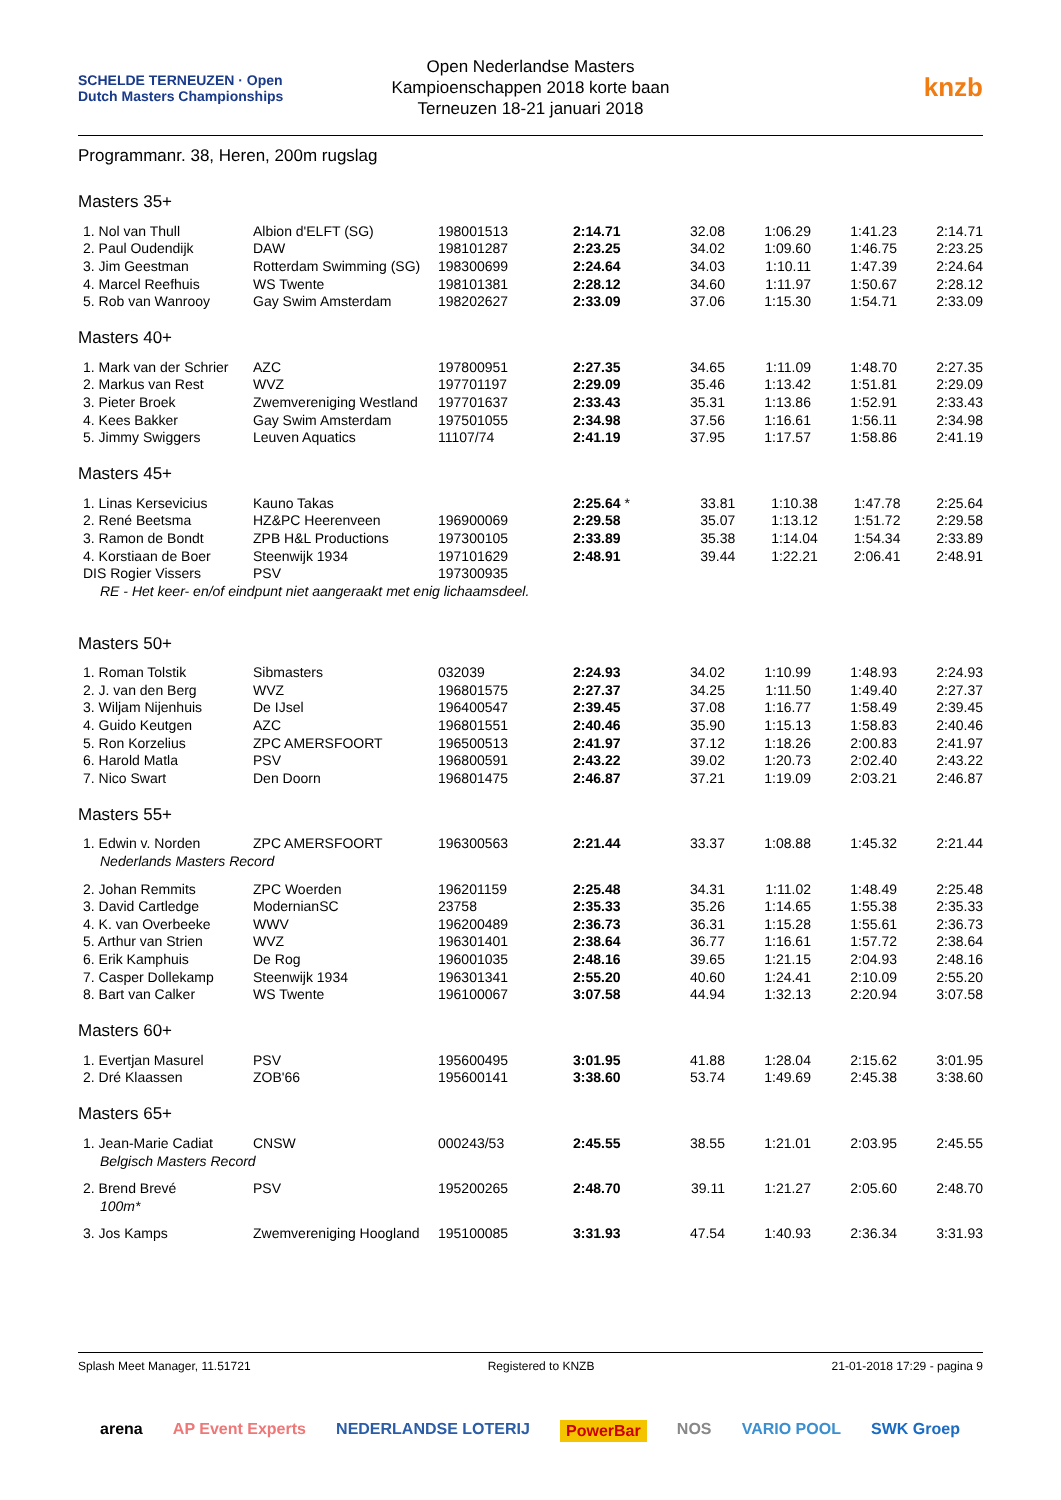SCHELDE TERNEUZEN · Open Dutch Masters Championships
Open Nederlandse Masters
Kampioenschappen 2018 korte baan
Terneuzen 18-21 januari 2018
knzb
Programmanr. 38, Heren, 200m rugslag
Masters 35+
| 1. Nol van Thull | Albion d'ELFT (SG) | 198001513 | 2:14.71 | 32.08 | 1:06.29 | 1:41.23 | 2:14.71 |
| 2. Paul Oudendijk | DAW | 198101287 | 2:23.25 | 34.02 | 1:09.60 | 1:46.75 | 2:23.25 |
| 3. Jim Geestman | Rotterdam Swimming (SG) | 198300699 | 2:24.64 | 34.03 | 1:10.11 | 1:47.39 | 2:24.64 |
| 4. Marcel Reefhuis | WS Twente | 198101381 | 2:28.12 | 34.60 | 1:11.97 | 1:50.67 | 2:28.12 |
| 5. Rob van Wanrooy | Gay Swim Amsterdam | 198202627 | 2:33.09 | 37.06 | 1:15.30 | 1:54.71 | 2:33.09 |
Masters 40+
| 1. Mark van der Schrier | AZC | 197800951 | 2:27.35 | 34.65 | 1:11.09 | 1:48.70 | 2:27.35 |
| 2. Markus van Rest | WVZ | 197701197 | 2:29.09 | 35.46 | 1:13.42 | 1:51.81 | 2:29.09 |
| 3. Pieter Broek | Zwemvereniging Westland | 197701637 | 2:33.43 | 35.31 | 1:13.86 | 1:52.91 | 2:33.43 |
| 4. Kees Bakker | Gay Swim Amsterdam | 197501055 | 2:34.98 | 37.56 | 1:16.61 | 1:56.11 | 2:34.98 |
| 5. Jimmy Swiggers | Leuven Aquatics | 11107/74 | 2:41.19 | 37.95 | 1:17.57 | 1:58.86 | 2:41.19 |
Masters 45+
| 1. Linas Kersevicius | Kauno Takas | | 2:25.64 * | 33.81 | 1:10.38 | 1:47.78 | 2:25.64 |
| 2. René Beetsma | HZ&PC Heerenveen | 196900069 | 2:29.58 | 35.07 | 1:13.12 | 1:51.72 | 2:29.58 |
| 3. Ramon de Bondt | ZPB H&L Productions | 197300105 | 2:33.89 | 35.38 | 1:14.04 | 1:54.34 | 2:33.89 |
| 4. Korstiaan de Boer | Steenwijk 1934 | 197101629 | 2:48.91 | 39.44 | 1:22.21 | 2:06.41 | 2:48.91 |
| DIS Rogier Vissers | PSV | 197300935 | | | | | |
| RE - Het keer- en/of eindpunt niet aangeraakt met enig lichaamsdeel. | | | | | | | |
Masters 50+
| 1. Roman Tolstik | Sibmasters | 032039 | 2:24.93 | 34.02 | 1:10.99 | 1:48.93 | 2:24.93 |
| 2. J. van den Berg | WVZ | 196801575 | 2:27.37 | 34.25 | 1:11.50 | 1:49.40 | 2:27.37 |
| 3. Wiljam Nijenhuis | De IJsel | 196400547 | 2:39.45 | 37.08 | 1:16.77 | 1:58.49 | 2:39.45 |
| 4. Guido Keutgen | AZC | 196801551 | 2:40.46 | 35.90 | 1:15.13 | 1:58.83 | 2:40.46 |
| 5. Ron Korzelius | ZPC AMERSFOORT | 196500513 | 2:41.97 | 37.12 | 1:18.26 | 2:00.83 | 2:41.97 |
| 6. Harold Matla | PSV | 196800591 | 2:43.22 | 39.02 | 1:20.73 | 2:02.40 | 2:43.22 |
| 7. Nico Swart | Den Doorn | 196801475 | 2:46.87 | 37.21 | 1:19.09 | 2:03.21 | 2:46.87 |
Masters 55+
| 1. Edwin v. Norden | ZPC AMERSFOORT | 196300563 | 2:21.44 | 33.37 | 1:08.88 | 1:45.32 | 2:21.44 |
| Nederlands Masters Record | | | | | | | |
| 2. Johan Remmits | ZPC Woerden | 196201159 | 2:25.48 | 34.31 | 1:11.02 | 1:48.49 | 2:25.48 |
| 3. David Cartledge | ModernianSC | 23758 | 2:35.33 | 35.26 | 1:14.65 | 1:55.38 | 2:35.33 |
| 4. K. van Overbeeke | WWV | 196200489 | 2:36.73 | 36.31 | 1:15.28 | 1:55.61 | 2:36.73 |
| 5. Arthur van Strien | WVZ | 196301401 | 2:38.64 | 36.77 | 1:16.61 | 1:57.72 | 2:38.64 |
| 6. Erik Kamphuis | De Rog | 196001035 | 2:48.16 | 39.65 | 1:21.15 | 2:04.93 | 2:48.16 |
| 7. Casper Dollekamp | Steenwijk 1934 | 196301341 | 2:55.20 | 40.60 | 1:24.41 | 2:10.09 | 2:55.20 |
| 8. Bart van Calker | WS Twente | 196100067 | 3:07.58 | 44.94 | 1:32.13 | 2:20.94 | 3:07.58 |
Masters 60+
| 1. Evertjan Masurel | PSV | 195600495 | 3:01.95 | 41.88 | 1:28.04 | 2:15.62 | 3:01.95 |
| 2. Dré Klaassen | ZOB'66 | 195600141 | 3:38.60 | 53.74 | 1:49.69 | 2:45.38 | 3:38.60 |
Masters 65+
| 1. Jean-Marie Cadiat | CNSW | 000243/53 | 2:45.55 | 38.55 | 1:21.01 | 2:03.95 | 2:45.55 |
| Belgisch Masters Record | | | | | | | |
| 2. Brend Brevé | PSV | 195200265 | 2:48.70 | 39.11 | 1:21.27 | 2:05.60 | 2:48.70 |
| 100m* | | | | | | | |
| 3. Jos Kamps | Zwemvereniging Hoogland | 195100085 | 3:31.93 | 47.54 | 1:40.93 | 2:36.34 | 3:31.93 |
Splash Meet Manager, 11.51721 Registered to KNZB 21-01-2018 17:29 - pagina 9
arena AP Event Experts NEDERLANDSE LOTERIJ PowerBar NOS VARIO POOL SWK Groep